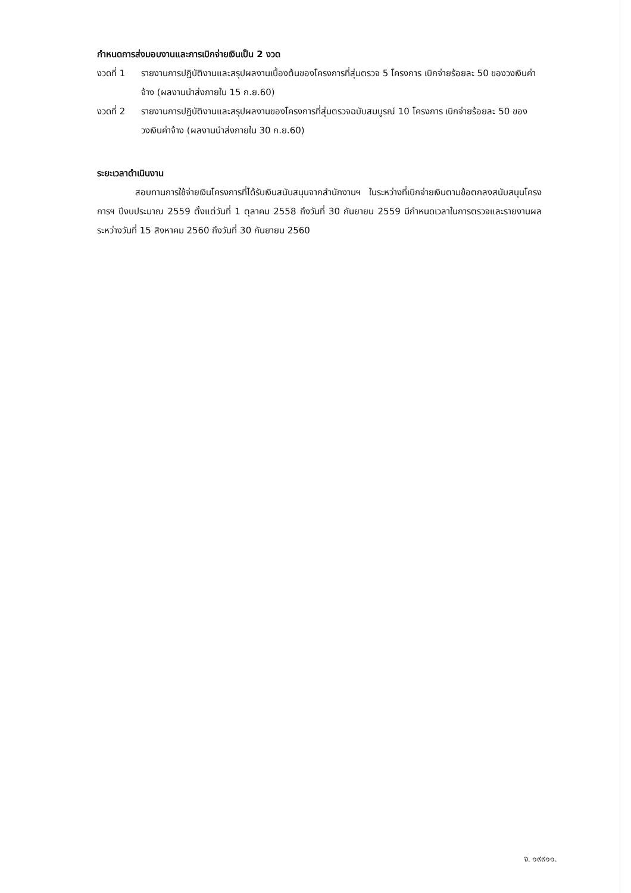กำหนดการส่งมอบงานและการเบิกจ่ายเงินเป็น 2 งวด
งวดที่ 1 รายงานการปฏิบัติงานและสรุปผลงานเบื้องต้นของโครงการที่สุ่มตรวจ 5 โครงการ เบิกจ่ายร้อยละ 50 ของวงเงินค่าจ้าง (ผลงานนำส่งภายใน 15 ก.ย.60)
งวดที่ 2 รายงานการปฏิบัติงานและสรุปผลงานของโครงการที่สุ่มตรวจฉบับสมบูรณ์ 10 โครงการ เบิกจ่ายร้อยละ 50 ของวงเงินค่าจ้าง (ผลงานนำส่งภายใน 30 ก.ย.60)
ระยะเวลาดำเนินงาน
สอบทานการใช้จ่ายเงินโครงการที่ได้รับเงินสนับสนุนจากสำนักงานฯ ในระหว่างที่เบิกจ่ายเงินตามข้อตกลงสนับสนุนโครงการฯ ปีงบประมาณ 2559 ตั้งแต่วันที่ 1 ตุลาคม 2558 ถึงวันที่ 30 กันยายน 2559 มีกำหนดเวลาในการตรวจและรายงานผล ระหว่างวันที่ 15 สิงหาคม 2560 ถึงวันที่ 30 กันยายน 2560
จ. ๑๙๙๑๑.